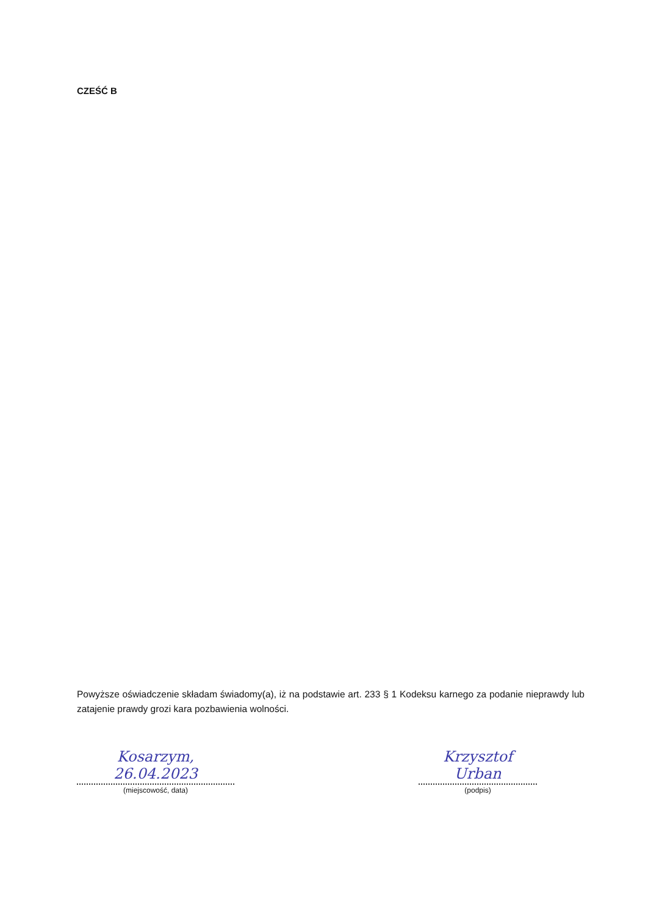CZEŚĆ B
Powyższe oświadczenie składam świadomy(a), iż na podstawie art. 233 § 1 Kodeksu karnego za podanie nieprawdy lub zatajenie prawdy grozi kara pozbawienia wolności.
Kosarzym, 26.04.2023
(miejscowość, data)
Krzysztof Urban
(podpis)